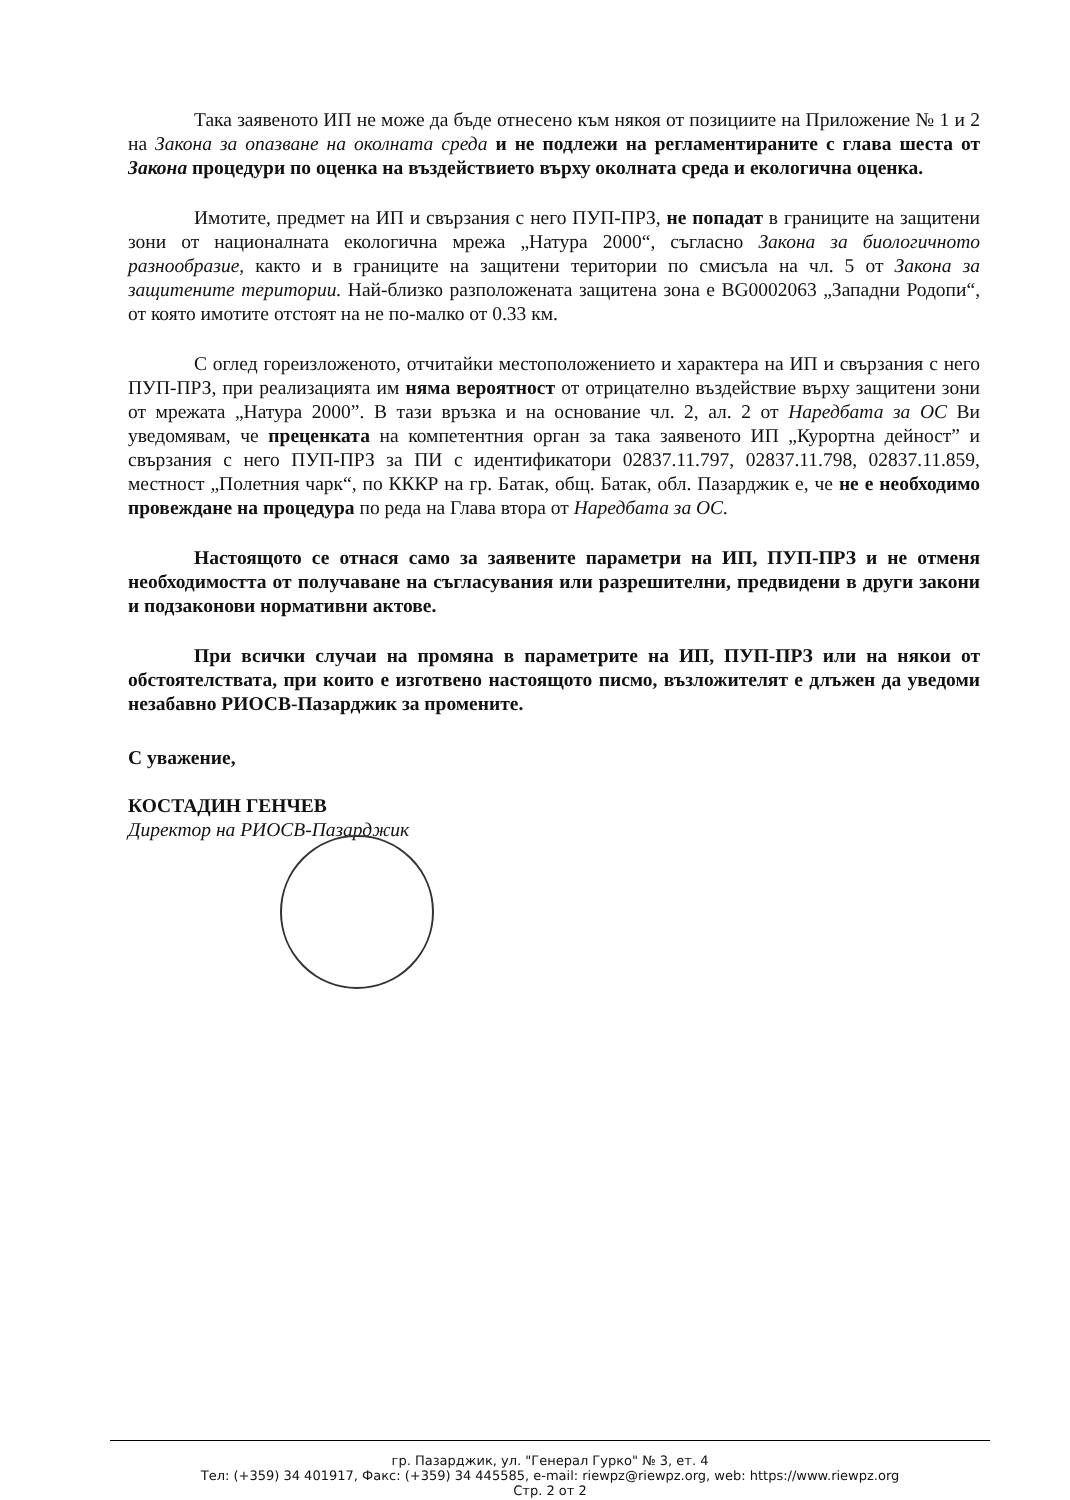Така заявеното ИП не може да бъде отнесено към някоя от позициите на Приложение № 1 и 2 на Закона за опазване на околната среда и не подлежи на регламентираните с глава шеста от Закона процедури по оценка на въздействието върху околната среда и екологична оценка.
Имотите, предмет на ИП и свързания с него ПУП-ПРЗ, не попадат в границите на защитени зони от националната екологична мрежа „Натура 2000“, съгласно Закона за биологичното разнообразие, както и в границите на защитени територии по смисъла на чл. 5 от Закона за защитените територии. Най-близко разположената защитена зона е BG0002063 „Западни Родопи“, от която имотите отстоят на не по-малко от 0.33 км.
С оглед гореизложеното, отчитайки местоположението и характера на ИП и свързания с него ПУП-ПРЗ, при реализацията им няма вероятност от отрицателно въздействие върху защитени зони от мрежата „Натура 2000”. В тази връзка и на основание чл. 2, ал. 2 от Наредбата за ОС Ви уведомявам, че преценката на компетентния орган за така заявеното ИП „Курортна дейност” и свързания с него ПУП-ПРЗ за ПИ с идентификатори 02837.11.797, 02837.11.798, 02837.11.859, местност „Полетния чарк“, по КККР на гр. Батак, общ. Батак, обл. Пазарджик е, че не е необходимо провеждане на процедура по реда на Глава втора от Наредбата за ОС.
Настоящото се отнася само за заявените параметри на ИП, ПУП-ПРЗ и не отменя необходимостта от получаване на съгласувания или разрешителни, предвидени в други закони и подзаконови нормативни актове.
При всички случаи на промяна в параметрите на ИП, ПУП-ПРЗ или на някои от обстоятелствата, при които е изготвено настоящото писмо, възложителят е длъжен да уведоми незабавно РИОСВ-Пазарджик за промените.
С уважение,
КОСТАДИН ГЕНЧЕВ
Директор на РИОСВ-Пазарджик
гр. Пазарджик, ул. "Генерал Гурко" № 3, ет. 4
Тел: (+359) 34 401917, Факс: (+359) 34 445585, e-mail: riewpz@riewpz.org, web: https://www.riewpz.org
Стр. 2 от 2